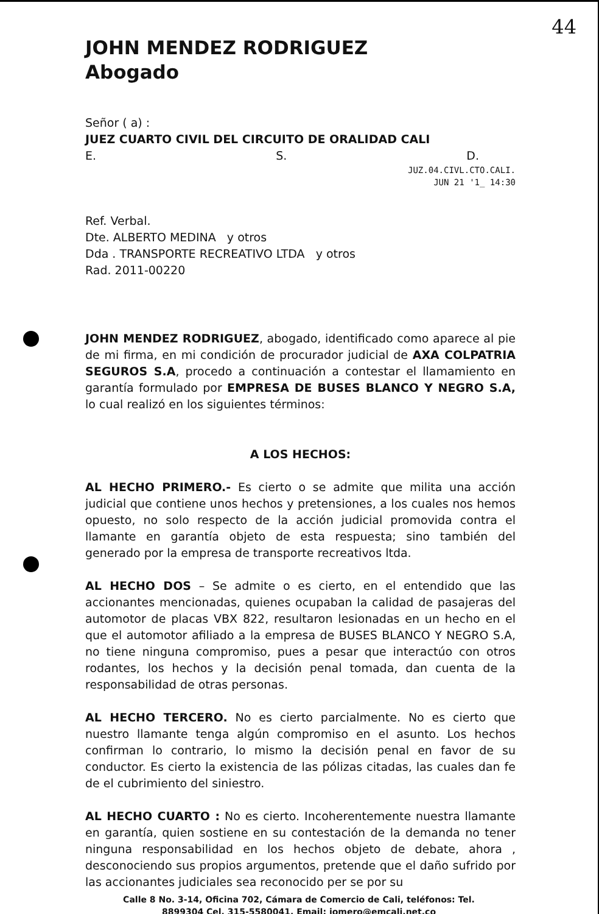44
JOHN MENDEZ RODRIGUEZ
Abogado
Señor ( a) :
JUEZ CUARTO CIVIL DEL CIRCUITO DE ORALIDAD CALI
E. S. D.
JUZ.04.CIVL.CTO.CALI.
JUN 21 '1_ 14:30
Ref. Verbal.
Dte. ALBERTO MEDINA y otros
Dda . TRANSPORTE RECREATIVO LTDA y otros
Rad. 2011-00220
JOHN MENDEZ RODRIGUEZ, abogado, identificado como aparece al pie de mi firma, en mi condición de procurador judicial de AXA COLPATRIA SEGUROS S.A, procedo a continuación a contestar el llamamiento en garantía formulado por EMPRESA DE BUSES BLANCO Y NEGRO S.A, lo cual realizó en los siguientes términos:
A LOS HECHOS:
AL HECHO PRIMERO.- Es cierto o se admite que milita una acción judicial que contiene unos hechos y pretensiones, a los cuales nos hemos opuesto, no solo respecto de la acción judicial promovida contra el llamante en garantía objeto de esta respuesta; sino también del generado por la empresa de transporte recreativos ltda.
AL HECHO DOS – Se admite o es cierto, en el entendido que las accionantes mencionadas, quienes ocupaban la calidad de pasajeras del automotor de placas VBX 822, resultaron lesionadas en un hecho en el que el automotor afiliado a la empresa de BUSES BLANCO Y NEGRO S.A, no tiene ninguna compromiso, pues a pesar que interactúo con otros rodantes, los hechos y la decisión penal tomada, dan cuenta de la responsabilidad de otras personas.
AL HECHO TERCERO. No es cierto parcialmente. No es cierto que nuestro llamante tenga algún compromiso en el asunto. Los hechos confirman lo contrario, lo mismo la decisión penal en favor de su conductor. Es cierto la existencia de las pólizas citadas, las cuales dan fe de el cubrimiento del siniestro.
AL HECHO CUARTO : No es cierto. Incoherentemente nuestra llamante en garantía, quien sostiene en su contestación de la demanda no tener ninguna responsabilidad en los hechos objeto de debate, ahora , desconociendo sus propios argumentos, pretende que el daño sufrido por las accionantes judiciales sea reconocido per se por su
Calle 8 No. 3-14, Oficina 702, Cámara de Comercio de Cali, teléfonos: Tel.
8899304 Cel. 315-5580041, Email: jomero@emcali.net.co